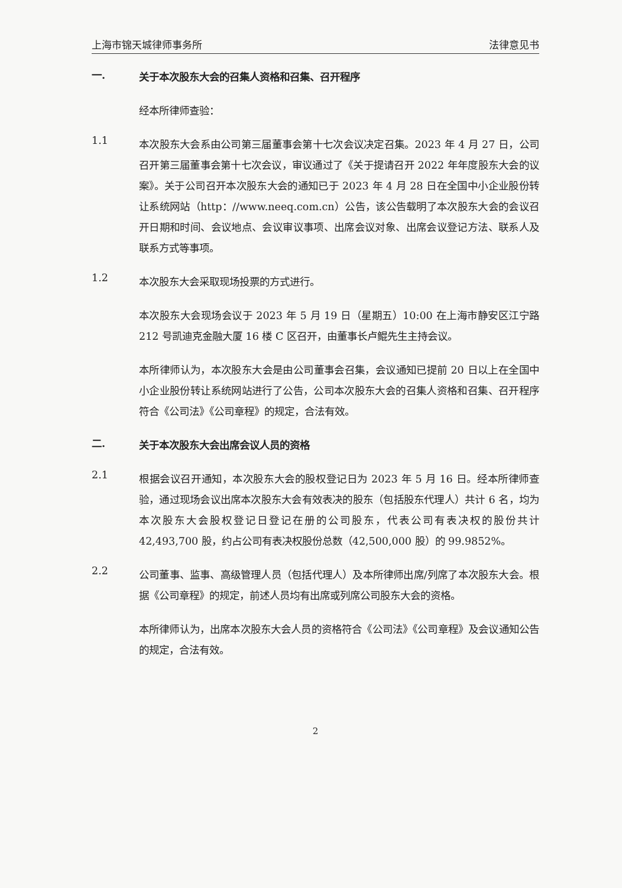上海市锦天城律师事务所 法律意见书
一.
关于本次股东大会的召集人资格和召集、召开程序
经本所律师查验：
1.1
本次股东大会系由公司第三届董事会第十七次会议决定召集。2023 年 4 月 27 日，公司召开第三届董事会第十七次会议，审议通过了《关于提请召开 2022 年年度股东大会的议案》。关于公司召开本次股东大会的通知已于 2023 年 4 月 28 日在全国中小企业股份转让系统网站（http：//www.neeq.com.cn）公告，该公告载明了本次股东大会的会议召开日期和时间、会议地点、会议审议事项、出席会议对象、出席会议登记方法、联系人及联系方式等事项。
1.2
本次股东大会采取现场投票的方式进行。
本次股东大会现场会议于 2023 年 5 月 19 日（星期五）10:00 在上海市静安区江宁路 212 号凯迪克金融大厦 16 楼 C 区召开，由董事长卢鲲先生主持会议。
本所律师认为，本次股东大会是由公司董事会召集，会议通知已提前 20 日以上在全国中小企业股份转让系统网站进行了公告，公司本次股东大会的召集人资格和召集、召开程序符合《公司法》《公司章程》的规定，合法有效。
二.
关于本次股东大会出席会议人员的资格
2.1
根据会议召开通知，本次股东大会的股权登记日为 2023 年 5 月 16 日。经本所律师查验，通过现场会议出席本次股东大会有效表决的股东（包括股东代理人）共计 6 名，均为本次股东大会股权登记日登记在册的公司股东，代表公司有表决权的股份共计 42,493,700 股，约占公司有表决权股份总数（42,500,000 股）的 99.9852%。
2.2
公司董事、监事、高级管理人员（包括代理人）及本所律师出席/列席了本次股东大会。根据《公司章程》的规定，前述人员均有出席或列席公司股东大会的资格。
本所律师认为，出席本次股东大会人员的资格符合《公司法》《公司章程》及会议通知公告的规定，合法有效。
2